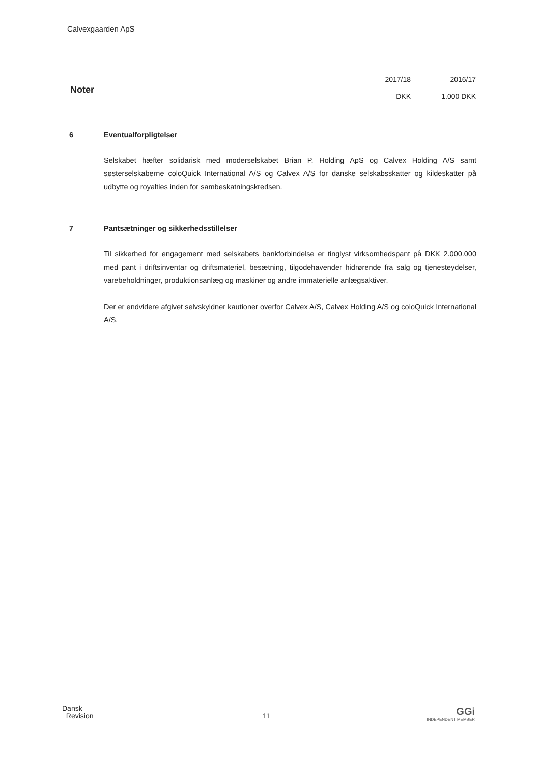Calvexgaarden ApS
Noter
2017/18
DKK
2016/17
1.000 DKK
6 Eventualforpligtelser
Selskabet hæfter solidarisk med moderselskabet Brian P. Holding ApS og Calvex Holding A/S samt søsterselskaberne coloQuick International A/S og Calvex A/S for danske selskabsskatter og kildeskatter på udbytte og royalties inden for sambeskatningskredsen.
7 Pantsætninger og sikkerhedsstillelser
Til sikkerhed for engagement med selskabets bankforbindelse er tinglyst virksomhedspant på DKK 2.000.000 med pant i driftsinventar og driftsmateriel, besætning, tilgodehavender hidrørende fra salg og tjenesteydelser, varebeholdninger, produktionsanlæg og maskiner og andre immaterielle anlægsaktiver.
Der er endvidere afgivet selvskyldner kautioner overfor Calvex A/S, Calvex Holding A/S og coloQuick International A/S.
Dansk
Revision
11 GGi
INDEPENDENT MEMBER